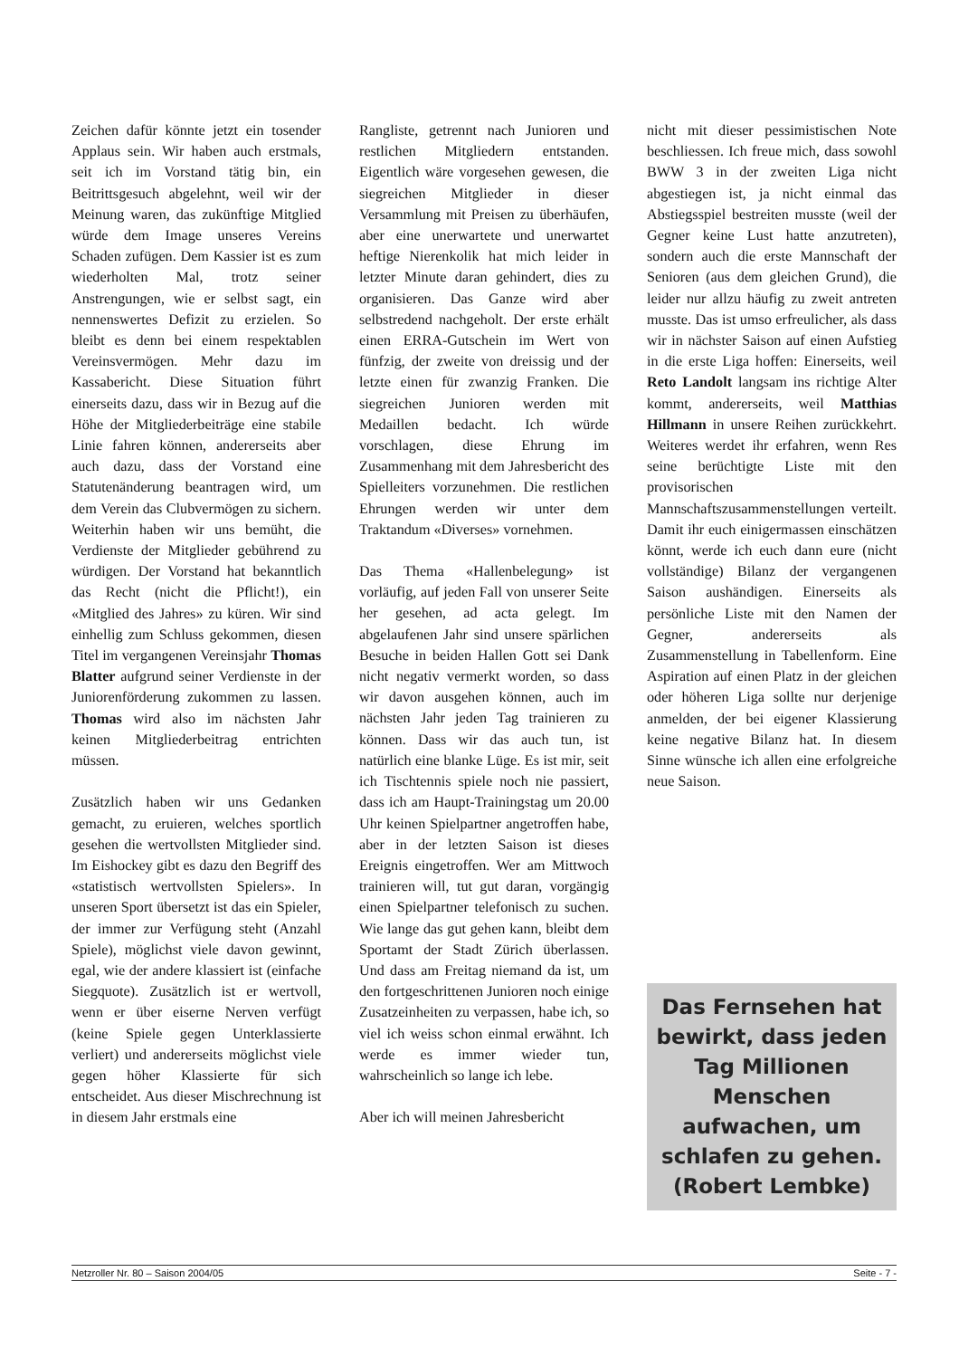Zeichen dafür könnte jetzt ein tosender Applaus sein. Wir haben auch erstmals, seit ich im Vorstand tätig bin, ein Beitrittsgesuch abgelehnt, weil wir der Meinung waren, das zukünftige Mitglied würde dem Image unseres Vereins Schaden zufügen. Dem Kassier ist es zum wiederholten Mal, trotz seiner Anstrengungen, wie er selbst sagt, ein nennenswertes Defizit zu erzielen. So bleibt es denn bei einem respektablen Vereinsvermögen. Mehr dazu im Kassabericht. Diese Situation führt einerseits dazu, dass wir in Bezug auf die Höhe der Mitgliederbeiträge eine stabile Linie fahren können, andererseits aber auch dazu, dass der Vorstand eine Statutenänderung beantragen wird, um dem Verein das Clubvermögen zu sichern. Weiterhin haben wir uns bemüht, die Verdienste der Mitglieder gebührend zu würdigen. Der Vorstand hat bekanntlich das Recht (nicht die Pflicht!), ein «Mitglied des Jahres» zu küren. Wir sind einhellig zum Schluss gekommen, diesen Titel im vergangenen Vereinsjahr Thomas Blatter aufgrund seiner Verdienste in der Juniorenförderung zukommen zu lassen. Thomas wird also im nächsten Jahr keinen Mitgliederbeitrag entrichten müssen.
Zusätzlich haben wir uns Gedanken gemacht, zu eruieren, welches sportlich gesehen die wertvollsten Mitglieder sind. Im Eishockey gibt es dazu den Begriff des «statistisch wertvollsten Spielers». In unseren Sport übersetzt ist das ein Spieler, der immer zur Verfügung steht (Anzahl Spiele), möglichst viele davon gewinnt, egal, wie der andere klassiert ist (einfache Siegquote). Zusätzlich ist er wertvoll, wenn er über eiserne Nerven verfügt (keine Spiele gegen Unterklassierte verliert) und andererseits möglichst viele gegen höher Klassierte für sich entscheidet. Aus dieser Mischrechnung ist in diesem Jahr erstmals eine
Rangliste, getrennt nach Junioren und restlichen Mitgliedern entstanden. Eigentlich wäre vorgesehen gewesen, die siegreichen Mitglieder in dieser Versammlung mit Preisen zu überhäufen, aber eine unerwartete und unerwartet heftige Nierenkolik hat mich leider in letzter Minute daran gehindert, dies zu organisieren. Das Ganze wird aber selbstredend nachgeholt. Der erste erhält einen ERRA-Gutschein im Wert von fünfzig, der zweite von dreissig und der letzte einen für zwanzig Franken. Die siegreichen Junioren werden mit Medaillen bedacht. Ich würde vorschlagen, diese Ehrung im Zusammenhang mit dem Jahresbericht des Spielleiters vorzunehmen. Die restlichen Ehrungen werden wir unter dem Traktandum «Diverses» vornehmen.
Das Thema «Hallenbelegung» ist vorläufig, auf jeden Fall von unserer Seite her gesehen, ad acta gelegt. Im abgelaufenen Jahr sind unsere spärlichen Besuche in beiden Hallen Gott sei Dank nicht negativ vermerkt worden, so dass wir davon ausgehen können, auch im nächsten Jahr jeden Tag trainieren zu können. Dass wir das auch tun, ist natürlich eine blanke Lüge. Es ist mir, seit ich Tischtennis spiele noch nie passiert, dass ich am Haupt-Trainingstag um 20.00 Uhr keinen Spielpartner angetroffen habe, aber in der letzten Saison ist dieses Ereignis eingetroffen. Wer am Mittwoch trainieren will, tut gut daran, vorgängig einen Spielpartner telefonisch zu suchen. Wie lange das gut gehen kann, bleibt dem Sportamt der Stadt Zürich überlassen. Und dass am Freitag niemand da ist, um den fortgeschrittenen Junioren noch einige Zusatzeinheiten zu verpassen, habe ich, so viel ich weiss schon einmal erwähnt. Ich werde es immer wieder tun, wahrscheinlich so lange ich lebe.
Aber ich will meinen Jahresbericht
nicht mit dieser pessimistischen Note beschliessen. Ich freue mich, dass sowohl BWW 3 in der zweiten Liga nicht abgestiegen ist, ja nicht einmal das Abstiegsspiel bestreiten musste (weil der Gegner keine Lust hatte anzutreten), sondern auch die erste Mannschaft der Senioren (aus dem gleichen Grund), die leider nur allzu häufig zu zweit antreten musste. Das ist umso erfreulicher, als dass wir in nächster Saison auf einen Aufstieg in die erste Liga hoffen: Einerseits, weil Reto Landolt langsam ins richtige Alter kommt, andererseits, weil Matthias Hillmann in unsere Reihen zurückkehrt. Weiteres werdet ihr erfahren, wenn Res seine berüchtigte Liste mit den provisorischen Mannschaftszusammenstellungen verteilt. Damit ihr euch einigermassen einschätzen könnt, werde ich euch dann eure (nicht vollständige) Bilanz der vergangenen Saison aushändigen. Einerseits als persönliche Liste mit den Namen der Gegner, andererseits als Zusammenstellung in Tabellenform. Eine Aspiration auf einen Platz in der gleichen oder höheren Liga sollte nur derjenige anmelden, der bei eigener Klassierung keine negative Bilanz hat. In diesem Sinne wünsche ich allen eine erfolgreiche neue Saison.
Das Fernsehen hat bewirkt, dass jeden Tag Millionen Menschen aufwachen, um schlafen zu gehen. (Robert Lembke)
Netzroller Nr. 80 – Saison 2004/05 Seite - 7 -